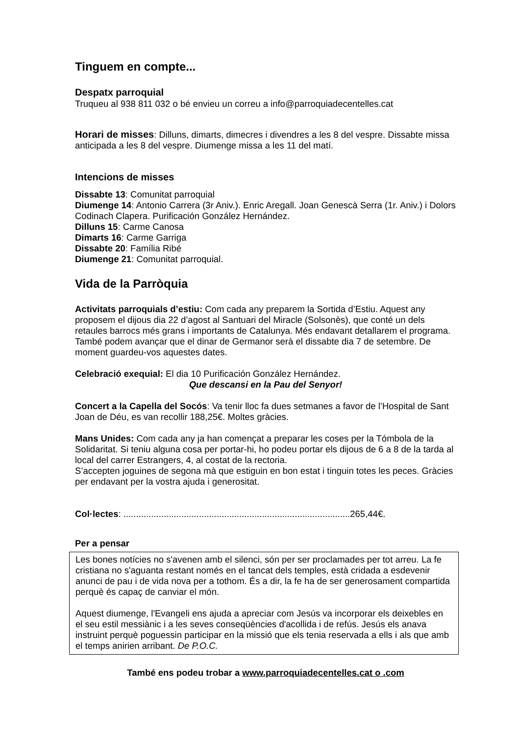Tinguem en compte...
Despatx parroquial
Truqueu al 938 811 032 o bé envieu un correu a info@parroquiadecentelles.cat
Horari de misses: Dilluns, dimarts, dimecres i divendres a les 8 del vespre. Dissabte missa anticipada a les 8 del vespre. Diumenge missa a les 11 del matí.
Intencions de misses
Dissabte 13: Comunitat parroquial
Diumenge 14: Antonio Carrera (3r Aniv.). Enric Aregall. Joan Genescà Serra (1r. Aniv.) i Dolors Codinach Clapera. Purificación González Hernández.
Dilluns 15: Carme Canosa
Dimarts 16: Carme Garriga
Dissabte 20: Família Ribé
Diumenge 21: Comunitat parroquial.
Vida de la Parròquia
Activitats parroquials d’estiu: Com cada any preparem la Sortida d’Estiu. Aquest any proposem el dijous dia 22 d’agost al Santuari del Miracle (Solsonès), que conté un dels retaules barrocs més grans i importants de Catalunya. Més endavant detallarem el programa. També podem avançar que el dinar de Germanor serà el dissabte dia 7 de setembre. De moment guardeu-vos aquestes dates.
Celebració exequial: El dia 10 Purificación González Hernández.
Que descansi en la Pau del Senyor!
Concert a la Capella del Socós: Va tenir lloc fa dues setmanes a favor de l’Hospital de Sant Joan de Déu, es van recollir 188,25€. Moltes gràcies.
Mans Unides: Com cada any ja han començat a preparar les coses per la Tómbola de la Solidaritat. Si teniu alguna cosa per portar-hi, ho podeu portar els dijous de 6 a 8 de la tarda al local del carrer Estrangers, 4, al costat de la rectoria.
S’accepten joguines de segona mà que estiguin en bon estat i tinguin totes les peces. Gràcies per endavant per la vostra ajuda i generositat.
Col·lectes: ..........................................................................................265,44€.
Per a pensar
Les bones notícies no s'avenen amb el silenci, són per ser proclamades per tot arreu. La fe cristiana no s'aguanta restant només en el tancat dels temples, està cridada a esdevenir anunci de pau i de vida nova per a tothom. És a dir, la fe ha de ser generosament compartida perquè és capaç de canviar el món.
Aquest diumenge, l'Evangeli ens ajuda a apreciar com Jesús va incorporar els deixebles en el seu estil messiànic i a les seves conseqüències d'acollida i de refús. Jesús els anava instruint perquè poguessin participar en la missió que els tenia reservada a ells i als que amb el temps anirien arribant. De P.O.C.
També ens podeu trobar a www.parroquiadecentelles.cat o .com